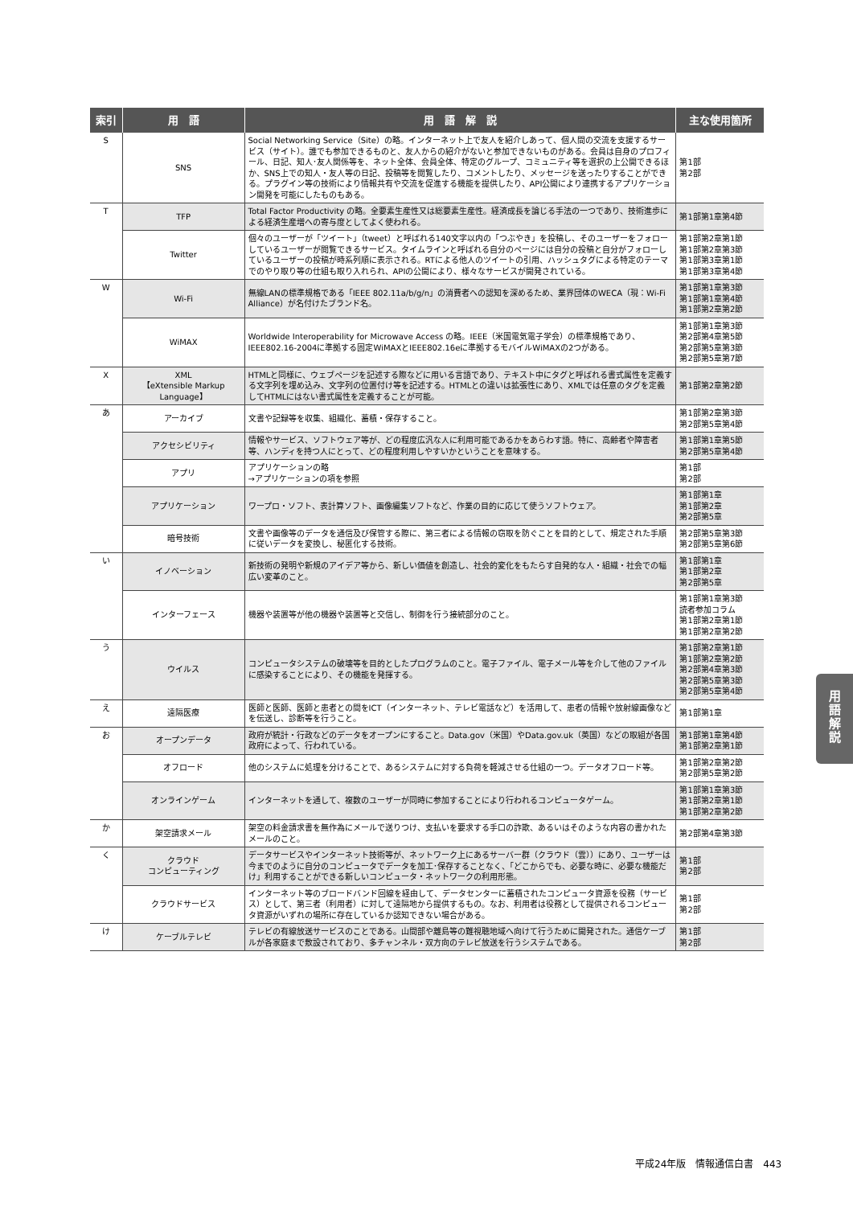| 索引 | 用 語 | 用 語 解 説 | 主な使用箇所 |
| --- | --- | --- | --- |
| S | SNS | Social Networking Service（Site）の略。インターネット上で友人を紹介しあって、個人間の交流を支援するサービス（サイト）。誰でも参加できるものと、友人からの紹介がないと参加できないものがある。会員は自身のプロフィール、日記、知人･友人関係等を、ネット全体、会員全体、特定のグループ、コミュニティ等を選択の上公開できるほか、SNS上での知人・友人等の日記、投稿等を閲覧したり、コメントしたり、メッセージを送ったりすることができる。プラグイン等の技術により情報共有や交流を促進する機能を提供したり、API公開により連携するアプリケーション開発を可能にしたものもある。 | 第1部 第2部 |
| T | TFP | Total Factor Productivity の略。全要素生産性又は総要素生産性。経済成長を論じる手法の一つであり、技術進歩による経済生産増への寄与度としてよく使われる。 | 第1部第1章第4節 |
| | Twitter | 個々のユーザーが「ツイート」（tweet）と呼ばれる140文字以内の「つぶやき」を投稿し、そのユーザーをフォローしているユーザーが閲覧できるサービス。タイムラインと呼ばれる自分のページには自分の投稿と自分がフォローしているユーザーの投稿が時系列順に表示される。RTによる他人のツイートの引用、ハッシュタグによる特定のテーマでのやり取り等の仕組も取り入れられ、APIの公開により、様々なサービスが開発されている。 | 第1部第2章第1節 第1部第2章第3節 第1部第3章第1節 第1部第3章第4節 |
| W | Wi-Fi | 無線LANの標準規格である「IEEE 802.11a/b/g/n」の消費者への認知を深めるため、業界団体のWECA（現：Wi-Fi Alliance）が名付けたブランド名。 | 第1部第1章第3節 第1部第1章第4節 第1部第2章第2節 |
| | WiMAX | Worldwide Interoperability for Microwave Access の略。IEEE（米国電気電子学会）の標準規格であり、IEEE802.16-2004に準拠する固定WiMAXとIEEE802.16eに準拠するモバイルWiMAXの2つがある。 | 第1部第1章第3節 第2部第4章第5節 第2部第5章第3節 第2部第5章第7節 |
| X | XML 【eXtensible Markup Language】 | HTMLと同様に、ウェブページを記述する際などに用いる言語であり、テキスト中にタグと呼ばれる書式属性を定義する文字列を埋め込み、文字列の位置付け等を記述する。HTMLとの違いは拡張性にあり、XMLでは任意のタグを定義してHTMLにはない書式属性を定義することが可能。 | 第1部第2章第2節 |
| あ | アーカイブ | 文書や記録等を収集、組織化、蓄積・保存すること。 | 第1部第2章第3節 第2部第5章第4節 |
| | アクセシビリティ | 情報やサービス、ソフトウェア等が、どの程度広汎な人に利用可能であるかをあらわす語。特に、高齢者や障害者等、ハンディを持つ人にとって、どの程度利用しやすいかということを意味する。 | 第1部第1章第5節 第2部第5章第4節 |
| | アプリ | アプリケーションの略 →アプリケーションの項を参照 | 第1部 第2部 |
| | アプリケーション | ワープロ・ソフト、表計算ソフト、画像編集ソフトなど、作業の目的に応じて使うソフトウェア。 | 第1部第1章 第1部第2章 第2部第5章 |
| | 暗号技術 | 文書や画像等のデータを通信及び保管する際に、第三者による情報の窃取を防ぐことを目的として、規定された手順に従いデータを変換し、秘匿化する技術。 | 第2部第5章第3節 第2部第5章第6節 |
| い | イノベーション | 新技術の発明や新規のアイデア等から、新しい価値を創造し、社会的変化をもたらす自発的な人・組織・社会での幅広い変革のこと。 | 第1部第1章 第1部第2章 第2部第5章 |
| | インターフェース | 機器や装置等が他の機器や装置等と交信し、制御を行う接続部分のこと。 | 第1部第1章第3節 読者参加コラム 第1部第2章第1節 第1部第2章第2節 |
| う | ウイルス | コンピュータシステムの破壊等を目的としたプログラムのこと。電子ファイル、電子メール等を介して他のファイルに感染することにより、その機能を発揮する。 | 第1部第2章第1節 第1部第2章第2節 第2部第4章第3節 第2部第5章第3節 第2部第5章第4節 |
| え | 遠隔医療 | 医師と医師、医師と患者との間をICT（インターネット、テレビ電話など）を活用して、患者の情報や放射線画像などを伝送し、診断等を行うこと。 | 第1部第1章 |
| お | オープンデータ | 政府が統計・行政などのデータをオープンにすること。Data.gov（米国）やData.gov.uk（英国）などの取組が各国政府によって、行われている。 | 第1部第1章第4節 第1部第2章第1節 |
| | オフロード | 他のシステムに処理を分けることで、あるシステムに対する負荷を軽減させる仕組の一つ。データオフロード等。 | 第1部第2章第2節 第2部第5章第2節 |
| | オンラインゲーム | インターネットを通して、複数のユーザーが同時に参加することにより行われるコンピュータゲーム。 | 第1部第1章第3節 第1部第2章第1節 第1部第2章第2節 |
| か | 架空請求メール | 架空の料金請求書を無作為にメールで送りつけ、支払いを要求する手口の詐欺、あるいはそのような内容の書かれたメールのこと。 | 第2部第4章第3節 |
| く | クラウド コンピューティング | データサービスやインターネット技術等が、ネットワーク上にあるサーバー群（クラウド（雲））にあり、ユーザーは今までのように自分のコンピュータでデータを加工･保存することなく、「どこからでも、必要な時に、必要な機能だけ」利用することができる新しいコンピュータ・ネットワークの利用形態。 | 第1部 第2部 |
| | クラウドサービス | インターネット等のブロードバンド回線を経由して、データセンターに蓄積されたコンピュータ資源を役務（サービス）として、第三者（利用者）に対して遠隔地から提供するもの。なお、利用者は役務として提供されるコンピュータ資源がいずれの場所に存在しているか認知できない場合がある。 | 第1部 第2部 |
| け | ケーブルテレビ | テレビの有線放送サービスのことである。山間部や離島等の難視聴地域へ向けて行うために開発された。通信ケーブルが各家庭まで敷設されており、多チャンネル・双方向のテレビ放送を行うシステムである。 | 第1部 第2部 |
用
語
解
説
平成24年版　情報通信白書　443